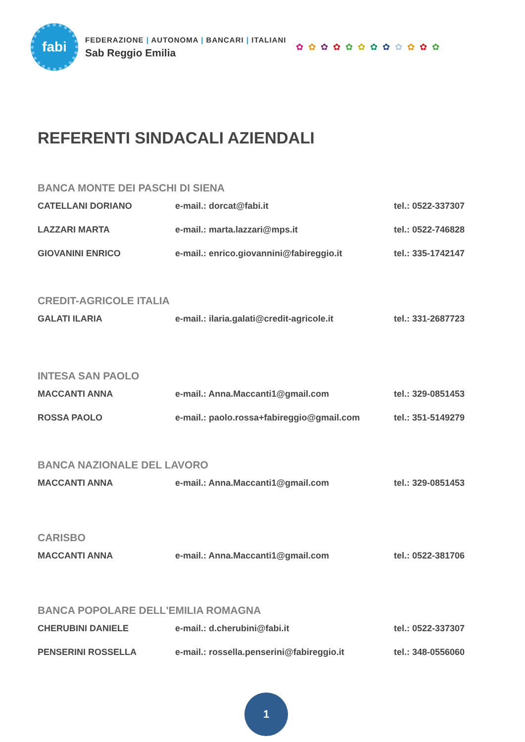fabi
FEDERAZIONE | AUTONOMA | BANCARI | ITALIANI
Sab Reggio Emilia
✿✿✿✿✿✿✿✿✿✿✿✿
REFERENTI SINDACALI AZIENDALI
BANCA MONTE DEI PASCHI DI SIENA
| CATELLANI DORIANO | e-mail.: dorcat@fabi.it | tel.: 0522-337307 |
| LAZZARI MARTA | e-mail.: marta.lazzari@mps.it | tel.: 0522-746828 |
| GIOVANINI ENRICO | e-mail.: enrico.giovannini@fabireggio.it | tel.: 335-1742147 |
CREDIT-AGRICOLE ITALIA
| GALATI ILARIA | e-mail.: ilaria.galati@credit-agricole.it | tel.: 331-2687723 |
INTESA SAN PAOLO
| MACCANTI ANNA | e-mail.: Anna.Maccanti1@gmail.com | tel.: 329-0851453 |
| ROSSA PAOLO | e-mail.: paolo.rossa+fabireggio@gmail.com | tel.: 351-5149279 |
BANCA NAZIONALE DEL LAVORO
| MACCANTI ANNA | e-mail.: Anna.Maccanti1@gmail.com | tel.: 329-0851453 |
CARISBO
| MACCANTI ANNA | e-mail.: Anna.Maccanti1@gmail.com | tel.: 0522-381706 |
BANCA POPOLARE DELL'EMILIA ROMAGNA
| CHERUBINI DANIELE | e-mail.: d.cherubini@fabi.it | tel.: 0522-337307 |
| PENSERINI ROSSELLA | e-mail.: rossella.penserini@fabireggio.it | tel.: 348-0556060 |
1